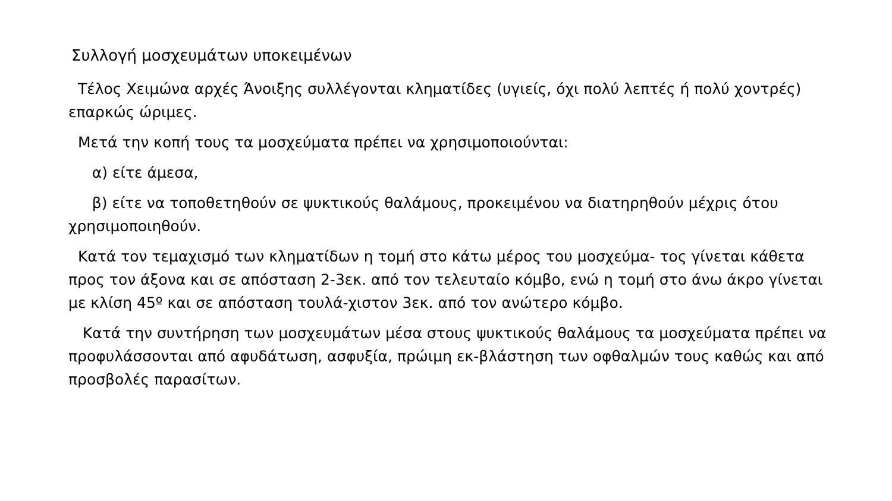Συλλογή μοσχευμάτων υποκειμένων
Τέλος Χειμώνα αρχές Άνοιξης συλλέγονται κληματίδες (υγιείς, όχι πολύ λεπτές ή πολύ χοντρές) επαρκώς ώριμες.
Μετά την κοπή τους τα μοσχεύματα πρέπει να χρησιμοποιούνται:
α) είτε άμεσα,
β) είτε να τοποθετηθούν σε ψυκτικούς θαλάμους, προκειμένου να διατηρηθούν μέχρις ότου χρησιμοποιηθούν.
Κατά τον τεμαχισμό των κληματίδων η τομή στο κάτω μέρος του μοσχεύμα- τος γίνεται κάθετα προς τον άξονα και σε απόσταση 2-3εκ. από τον τελευταίο κόμβο, ενώ η τομή στο άνω άκρο γίνεται με κλίση 45º και σε απόσταση τουλά-χιστον 3εκ. από τον ανώτερο κόμβο.
Κατά την συντήρηση των μοσχευμάτων μέσα στους ψυκτικούς θαλάμους τα μοσχεύματα πρέπει να προφυλάσσονται από αφυδάτωση, ασφυξία, πρώιμη εκ-βλάστηση των οφθαλμών τους καθώς και από προσβολές παρασίτων.